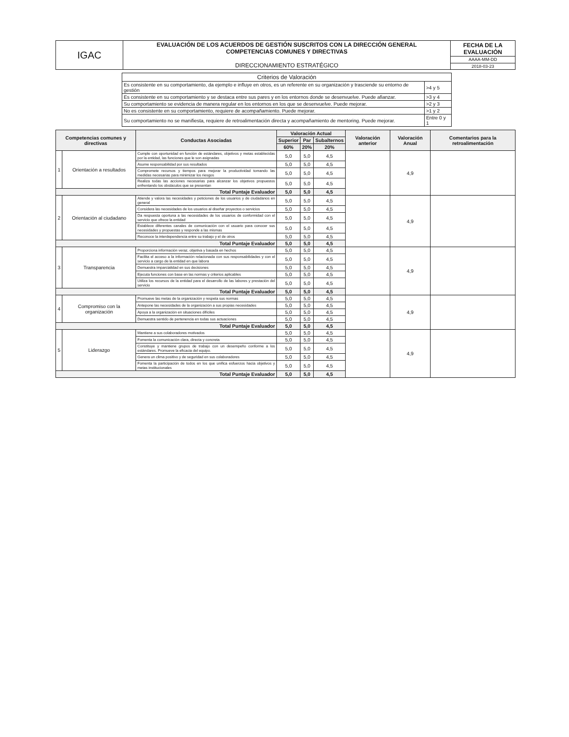| IGAC | EVALUACIÓN DE LOS ACUERDOS DE GESTIÓN SUSCRITOS CON LA DIRECCIÓN GENERAL COMPETENCIAS COMUNES Y DIRECTIVAS DIRECCIONAMIENTO ESTRATÉGICO | FECHA DE LA EVALUACIÓN |
| | | AAAA-MM-DD |
| | | 2018-03-23 |
| Criterios de Valoración | |
| Es consistente en su comportamiento, da ejemplo e influye en otros, es un referente en su organización y trasciende su entorno de gestión | >4 y 5 |
| Es consistente en su comportamiento y se destaca entre sus pares y en los entornos donde se desenvuelve. Puede afianzar. | >3 y 4 |
| Su comportamiento se evidencia de manera regular en los entornos en los que se desenvuelve. Puede mejorar. | >2 y 3 |
| No es consistente en su comportamiento, requiere de acompañamiento. Puede mejorar. | >1 y 2 |
| Su comportamiento no se manifiesta, requiere de retroalimentación directa y acompañamiento de mentoring. Puede mejorar. | Entre 0 y 1 |
| Competencias comunes y directivas | | Conductas Asociadas | Valoración Actual | | | Valoración anterior | Valoración Anual | Comentarios para la retroalimentación |
| --- | --- | --- | --- | --- | --- | --- | --- | --- |
| | | | Superior | Par | Subalternos | | | |
| | | | 60% | 20% | 20% | | | |
| 1 | Orientación a resultados | Cumple con oportunidad en función de estándares, objetivos y metas establecidas por la entidad, las funciones que le son asignadas | 5,0 | 5,0 | 4,5 | | 4,9 | |
| | | Asume responsabilidad por sus resultados | 5,0 | 5,0 | 4,5 | | | |
| | | Compromete recursos y tiempos para mejorar la productividad tomando las medidas necesarias para minimizar los riesgos | 5,0 | 5,0 | 4,5 | | | |
| | | Realiza todas las acciones necesarias para alcanzar los objetivos propuestos enfrentando los obstáculos que se presentan | 5,0 | 5,0 | 4,5 | | | |
| Total Puntaje Evaluador | | | 5,0 | 5,0 | 4,5 | | | |
| 2 | Orientación al ciudadano | Atiende y valora las necesidades y peticiones de los usuarios y de ciudadanos en general | 5,0 | 5,0 | 4,5 | | 4,9 | |
| | | Considera las necesidades de los usuarios al diseñar proyectos o servicios | 5,0 | 5,0 | 4,5 | | | |
| | | Da respuesta oportuna a las necesidades de los usuarios de conformidad con el servicio que ofrece la entidad | 5,0 | 5,0 | 4,5 | | | |
| | | Establece diferentes canales de comunicación con el usuario para conocer sus necesidades y propuestas y responde a las mismas | 5,0 | 5,0 | 4,5 | | | |
| | | Reconoce la interdependencia entre su trabajo y el de otros | 5,0 | 5,0 | 4,5 | | | |
| Total Puntaje Evaluador | | | 5,0 | 5,0 | 4,5 | | | |
| 3 | Transparencia | Proporciona información veraz, objetiva y basada en hechos | 5,0 | 5,0 | 4,5 | | 4,9 | |
| | | Facilita el acceso a la información relacionada con sus responsabilidades y con el servicio a cargo de la entidad en que labora | 5,0 | 5,0 | 4,5 | | | |
| | | Demuestra imparcialidad en sus decisiones | 5,0 | 5,0 | 4,5 | | | |
| | | Ejecuta funciones con base en las normas y criterios aplicables | 5,0 | 5,0 | 4,5 | | | |
| | | Utiliza los recursos de la entidad para el desarrollo de las labores y prestación del servicio | 5,0 | 5,0 | 4,5 | | | |
| Total Puntaje Evaluador | | | 5,0 | 5,0 | 4,5 | | | |
| 4 | Compromiso con la organización | Promueve las metas de la organización y respeta sus normas | 5,0 | 5,0 | 4,5 | | 4,9 | |
| | | Antepone las necesidades de la organización a sus propias necesidades | 5,0 | 5,0 | 4,5 | | | |
| | | Apoya a la organización en situaciones difíciles | 5,0 | 5,0 | 4,5 | | | |
| | | Demuestra sentido de pertenencia en todas sus actuaciones | 5,0 | 5,0 | 4,5 | | | |
| Total Puntaje Evaluador | | | 5,0 | 5,0 | 4,5 | | | |
| 5 | Liderazgo | Mantiene a sus colaboradores motivados | 5,0 | 5,0 | 4,5 | | 4,9 | |
| | | Fomenta la comunicación clara, directa y concreta | 5,0 | 5,0 | 4,5 | | | |
| | | Constituye y mantiene grupos de trabajo con un desempeño conforme a los estándares. Promueve la eficacia del equipo. | 5,0 | 5,0 | 4,5 | | | |
| | | Genera un clima positivo y de seguridad en sus colaboradores | 5,0 | 5,0 | 4,5 | | | |
| | | Fomenta la participación de todos en los que unifica esfuerzos hacia objetivos y metas institucionales | 5,0 | 5,0 | 4,5 | | | |
| Total Puntaje Evaluador | | | 5,0 | 5,0 | 4,5 | | | |